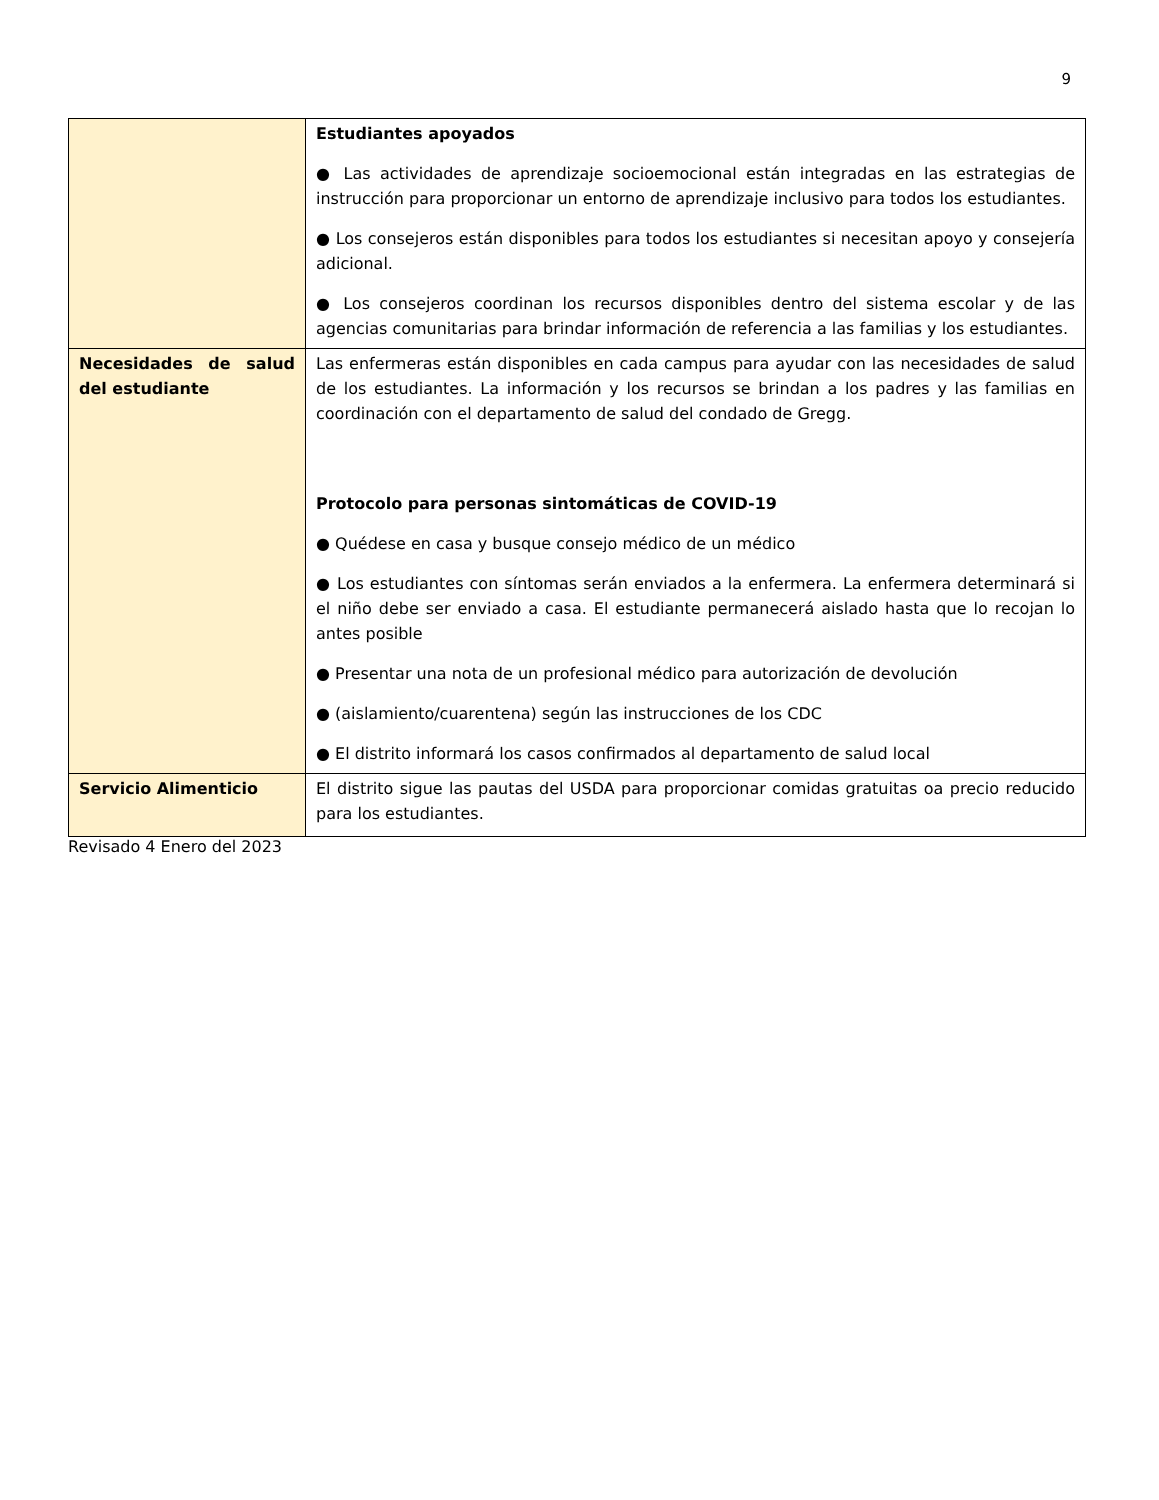9
| | Estudiantes apoyados ● Las actividades de aprendizaje socioemocional están integradas en las estrategias de instrucción para proporcionar un entorno de aprendizaje inclusivo para todos los estudiantes. ● Los consejeros están disponibles para todos los estudiantes si necesitan apoyo y consejería adicional. ● Los consejeros coordinan los recursos disponibles dentro del sistema escolar y de las agencias comunitarias para brindar información de referencia a las familias y los estudiantes. |
| Necesidades de salud del estudiante | Las enfermeras están disponibles en cada campus para ayudar con las necesidades de salud de los estudiantes. La información y los recursos se brindan a los padres y las familias en coordinación con el departamento de salud del condado de Gregg. Protocolo para personas sintomáticas de COVID-19 ● Quédese en casa y busque consejo médico de un médico ● Los estudiantes con síntomas serán enviados a la enfermera. La enfermera determinará si el niño debe ser enviado a casa. El estudiante permanecerá aislado hasta que lo recojan lo antes posible ● Presentar una nota de un profesional médico para autorización de devolución ● (aislamiento/cuarentena) según las instrucciones de los CDC ● El distrito informará los casos confirmados al departamento de salud local |
| Servicio Alimenticio | El distrito sigue las pautas del USDA para proporcionar comidas gratuitas oa precio reducido para los estudiantes. |
Revisado 4 Enero del 2023